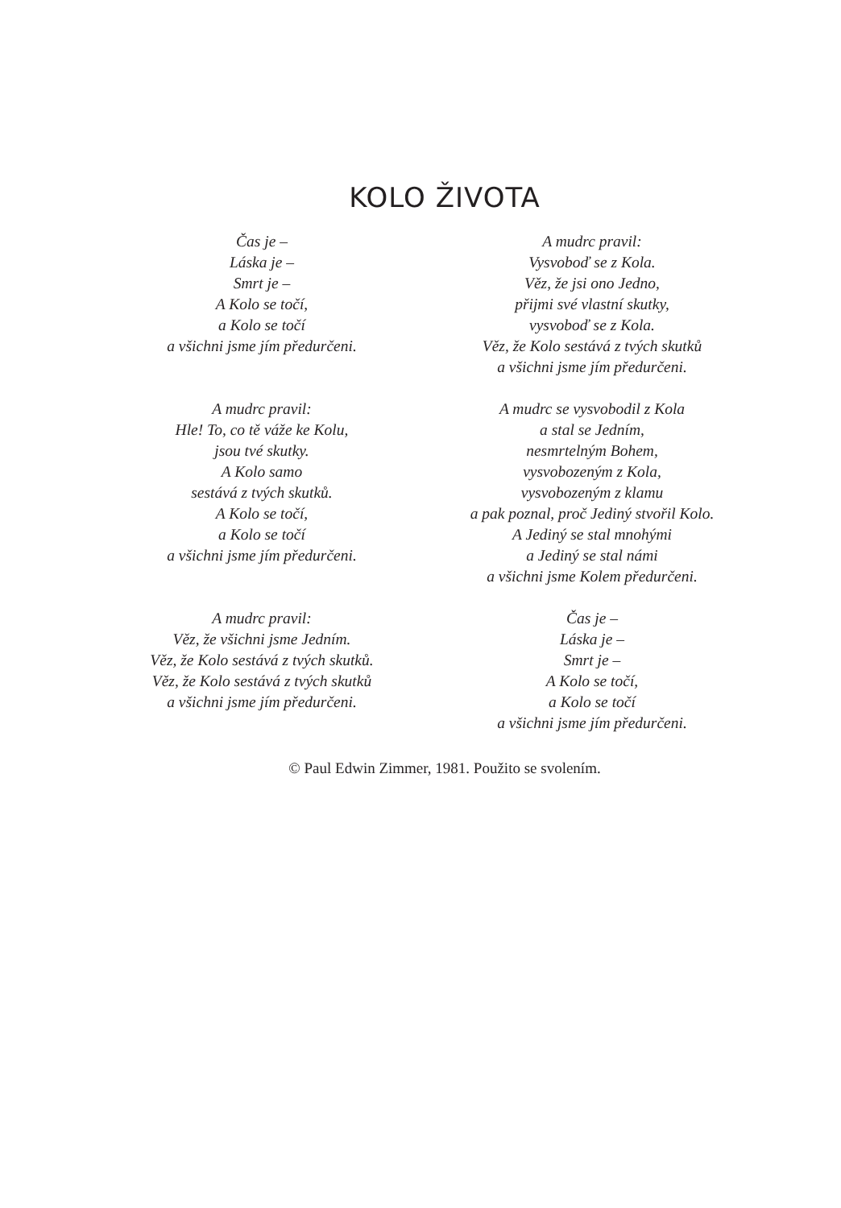KOLO ŽIVOTA
Čas je –
Láska je –
Smrt je –
A Kolo se točí,
a Kolo se točí
a všichni jsme jím předurčeni.
A mudrc pravil:
Hle! To, co tě váže ke Kolu,
jsou tvé skutky.
A Kolo samo
sestává z tvých skutků.
A Kolo se točí,
a Kolo se točí
a všichni jsme jím předurčeni.
A mudrc pravil:
Věz, že všichni jsme Jedním.
Věz, že Kolo sestává z tvých skutků.
Věz, že Kolo sestává z tvých skutků
a všichni jsme jím předurčeni.
A mudrc pravil:
Vysvoboď se z Kola.
Věz, že jsi ono Jedno,
přijmi své vlastní skutky,
vysvoboď se z Kola.
Věz, že Kolo sestává z tvých skutků
a všichni jsme jím předurčeni.
A mudrc se vysvobodil z Kola
a stal se Jedním,
nesmrtelným Bohem,
vysvobozeným z Kola,
vysvobozeným z klamu
a pak poznal, proč Jediný stvořil Kolo.
A Jediný se stal mnohými
a Jediný se stal námi
a všichni jsme Kolem předurčeni.
Čas je –
Láska je –
Smrt je –
A Kolo se točí,
a Kolo se točí
a všichni jsme jím předurčeni.
© Paul Edwin Zimmer, 1981. Použito se svolením.